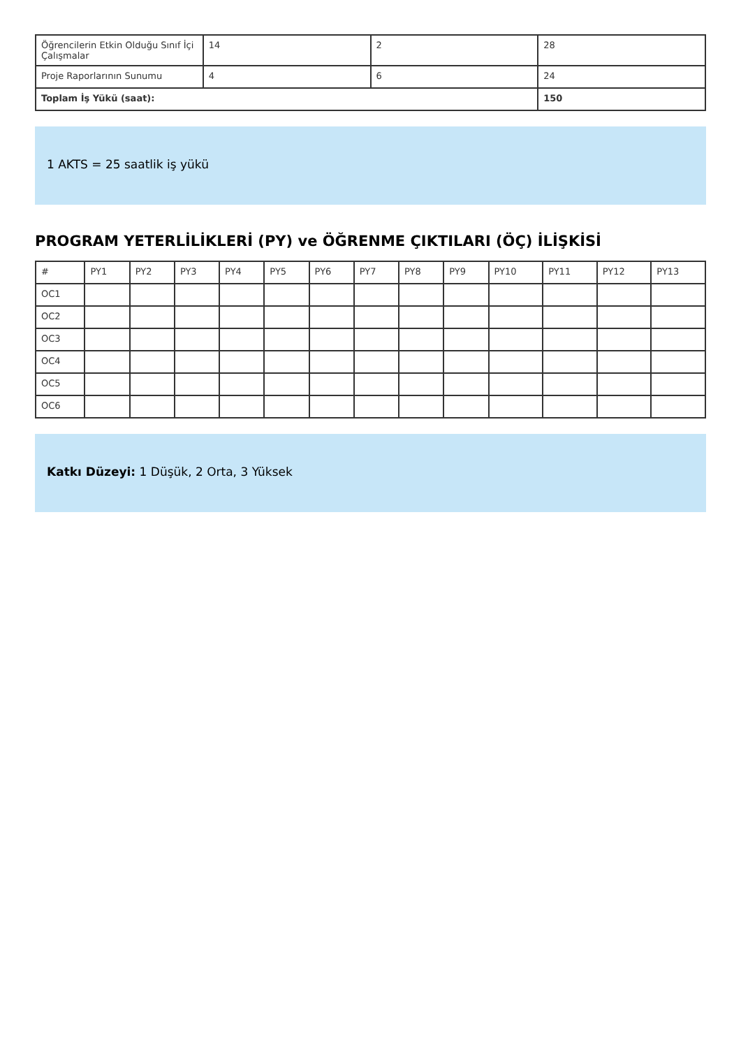| Öğrencilerin Etkin Olduğu Sınıf İçi Çalışmalar | 14 | 2 | 28 |
| Proje Raporlarının Sunumu | 4 | 6 | 24 |
| Toplam İş Yükü (saat): | | | 150 |
1 AKTS = 25 saatlik iş yükü
PROGRAM YETERLİLİKLERİ (PY) ve ÖĞRENME ÇIKTILARI (ÖÇ) İLİŞKİSİ
| # | PY1 | PY2 | PY3 | PY4 | PY5 | PY6 | PY7 | PY8 | PY9 | PY10 | PY11 | PY12 | PY13 |
| --- | --- | --- | --- | --- | --- | --- | --- | --- | --- | --- | --- | --- | --- |
| OC1 | | | | | | | | | | | | | |
| OC2 | | | | | | | | | | | | | |
| OC3 | | | | | | | | | | | | | |
| OC4 | | | | | | | | | | | | | |
| OC5 | | | | | | | | | | | | | |
| OC6 | | | | | | | | | | | | | |
Katkı Düzeyi: 1 Düşük, 2 Orta, 3 Yüksek